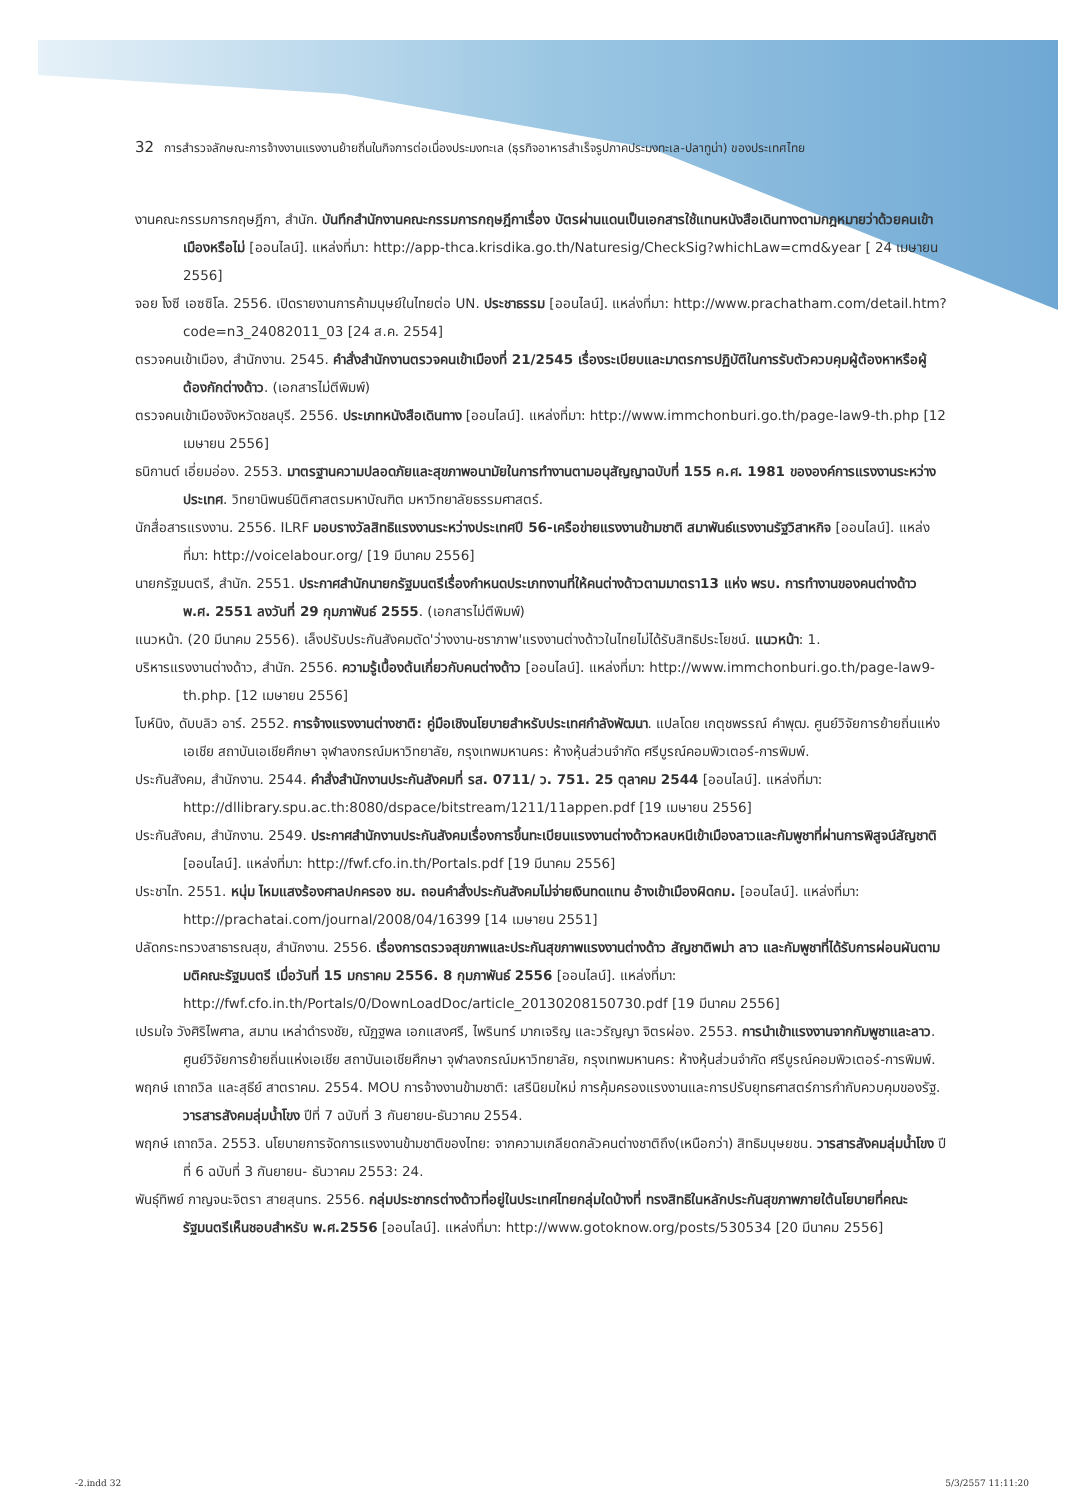32 การสำรวจลักษณะการจ้างงานแรงงานย้ายถิ่นในกิจการต่อเนื่องประมงทะเล (ธุรกิจอาหารสำเร็จรูปภาคประมงทะเล-ปลาทูน่า) ของประเทศไทย
งานคณะกรรมการกฤษฎีกา, สำนัก. บันทึกสำนักงานคณะกรรมการกฤษฎีกาเรื่อง บัตรผ่านแดนเป็นเอกสารใช้แทนหนังสือเดินทางตามกฎหมายว่าด้วยคนเข้าเมืองหรือไม่ [ออนไลน์]. แหล่งที่มา: http://app-thca.krisdika.go.th/Naturesig/CheckSig?whichLaw=cmd&year [ 24 เมษายน 2556]
จอย โงซี เอซซิโล. 2556. เปิดรายงานการค้ามนุษย์ในไทยต่อ UN. ประชาธรรม [ออนไลน์]. แหล่งที่มา: http://www.prachatham.com/detail.htm?code=n3_24082011_03 [24 ส.ค. 2554]
ตรวจคนเข้าเมือง, สำนักงาน. 2545. คำสั่งสำนักงานตรวจคนเข้าเมืองที่ 21/2545 เรื่องระเบียบและมาตรการปฏิบัติในการรับตัวควบคุมผู้ต้องหาหรือผู้ต้องกักต่างด้าว. (เอกสารไม่ตีพิมพ์)
ตรวจคนเข้าเมืองจังหวัดชลบุรี. 2556. ประเภทหนังสือเดินทาง [ออนไลน์]. แหล่งที่มา: http://www.immchonburi.go.th/page-law9-th.php [12 เมษายน 2556]
ธนิกานต์ เอี่ยมอ่อง. 2553. มาตรฐานความปลอดภัยและสุขภาพอนามัยในการทำงานตามอนุสัญญาฉบับที่ 155 ค.ศ. 1981 ขององค์การแรงงานระหว่างประเทศ. วิทยานิพนธ์นิติศาสตรมหาบัณฑิต มหาวิทยาลัยธรรมศาสตร์.
นักสื่อสารแรงงาน. 2556. ILRF มอบรางวัลสิทธิแรงงานระหว่างประเทศปี 56-เครือข่ายแรงงานข้ามชาติ สมาพันธ์แรงงานรัฐวิสาหกิจ [ออนไลน์]. แหล่งที่มา: http://voicelabour.org/ [19 มีนาคม 2556]
นายกรัฐมนตรี, สำนัก. 2551. ประกาศสำนักนายกรัฐมนตรีเรื่องกำหนดประเภทงานที่ให้คนต่างด้าวตามมาตรา13 แห่ง พรบ. การทำงานของคนต่างด้าว พ.ศ. 2551 ลงวันที่ 29 กุมภาพันธ์ 2555. (เอกสารไม่ตีพิมพ์)
แนวหน้า. (20 มีนาคม 2556). เล็งปรับประกันสังคมตัด'ว่างงาน-ชราภาพ'แรงงานต่างด้าวในไทยไม่ได้รับสิทธิประโยชน์. แนวหน้า: 1.
บริหารแรงงานต่างด้าว, สำนัก. 2556. ความรู้เบื้องต้นเกี่ยวกับคนต่างด้าว [ออนไลน์]. แหล่งที่มา: http://www.immchonburi.go.th/page-law9-th.php. [12 เมษายน 2556]
โบห์นิง, ดับบลิว อาร์. 2552. การจ้างแรงงานต่างชาติ: คู่มือเชิงนโยบายสำหรับประเทศกำลังพัฒนา. แปลโดย เกตุชพรรณ์ คำพุฒ. ศูนย์วิจัยการย้ายถิ่นแห่งเอเชีย สถาบันเอเชียศึกษา จุฬาลงกรณ์มหาวิทยาลัย, กรุงเทพมหานคร: ห้างหุ้นส่วนจำกัด ศรีบูรณ์คอมพิวเตอร์-การพิมพ์.
ประกันสังคม, สำนักงาน. 2544. คำสั่งสำนักงานประกันสังคมที่ รส. 0711/ ว. 751. 25 ตุลาคม 2544 [ออนไลน์]. แหล่งที่มา: http://dllibrary.spu.ac.th:8080/dspace/bitstream/1211/11appen.pdf [19 เมษายน 2556]
ประกันสังคม, สำนักงาน. 2549. ประกาศสำนักงานประกันสังคมเรื่องการขึ้นทะเบียนแรงงานต่างด้าวหลบหนีเข้าเมืองลาวและกัมพูชาที่ผ่านการพิสูจน์สัญชาติ [ออนไลน์]. แหล่งที่มา: http://fwf.cfo.in.th/Portals.pdf [19 มีนาคม 2556]
ประชาไท. 2551. หนุ่ม ไหมแสงร้องศาลปกครอง ชม. ถอนคำสั่งประกันสังคมไม่จ่ายเงินทดแทน อ้างเข้าเมืองผิดกม. [ออนไลน์]. แหล่งที่มา: http://prachatai.com/journal/2008/04/16399 [14 เมษายน 2551]
ปลัดกระทรวงสาธารณสุข, สำนักงาน. 2556. เรื่องการตรวจสุขภาพและประกันสุขภาพแรงงานต่างด้าว สัญชาติพม่า ลาว และกัมพูชาที่ได้รับการผ่อนผันตามมติคณะรัฐมนตรี เมื่อวันที่ 15 มกราคม 2556. 8 กุมภาพันธ์ 2556 [ออนไลน์]. แหล่งที่มา: http://fwf.cfo.in.th/Portals/0/DownLoadDoc/article_20130208150730.pdf [19 มีนาคม 2556]
เปรมใจ วังศิริไพศาล, สมาน เหล่าดำรงชัย, ณัฏฐพล เอกแสงศรี, ไพรินทร์ มากเจริญ และวรัญญา จิตรผ่อง. 2553. การนำเข้าแรงงานจากกัมพูชาและลาว. ศูนย์วิจัยการย้ายถิ่นแห่งเอเชีย สถาบันเอเชียศึกษา จุฬาลงกรณ์มหาวิทยาลัย, กรุงเทพมหานคร: ห้างหุ้นส่วนจำกัด ศรีบูรณ์คอมพิวเตอร์-การพิมพ์.
พฤกษ์ เถาถวิล และสุธีย์ สาตราคม. 2554. MOU การจ้างงานข้ามชาติ: เสรีนิยมใหม่ การคุ้มครองแรงงานและการปรับยุทธศาสตร์การกำกับควบคุมของรัฐ. วารสารสังคมลุ่มน้ำโขง ปีที่ 7 ฉบับที่ 3 กันยายน-ธันวาคม 2554.
พฤกษ์ เถาถวิล. 2553. นโยบายการจัดการแรงงานข้ามชาติของไทย: จากความเกลียดกลัวคนต่างชาติถึง(เหนือกว่า) สิทธิมนุษยชน. วารสารสังคมลุ่มน้ำโขง ปีที่ 6 ฉบับที่ 3 กันยายน- ธันวาคม 2553: 24.
พันธุ์ทิพย์ กาญจนะจิตรา สายสุนทร. 2556. กลุ่มประชากรต่างด้าวที่อยู่ในประเทศไทยกลุ่มใดบ้างที่ ทรงสิทธิในหลักประกันสุขภาพภายใต้นโยบายที่คณะรัฐมนตรีเห็นชอบสำหรับ พ.ศ.2556 [ออนไลน์]. แหล่งที่มา: http://www.gotoknow.org/posts/530534 [20 มีนาคม 2556]
-2.indd 32 5/3/2557 11:11:20